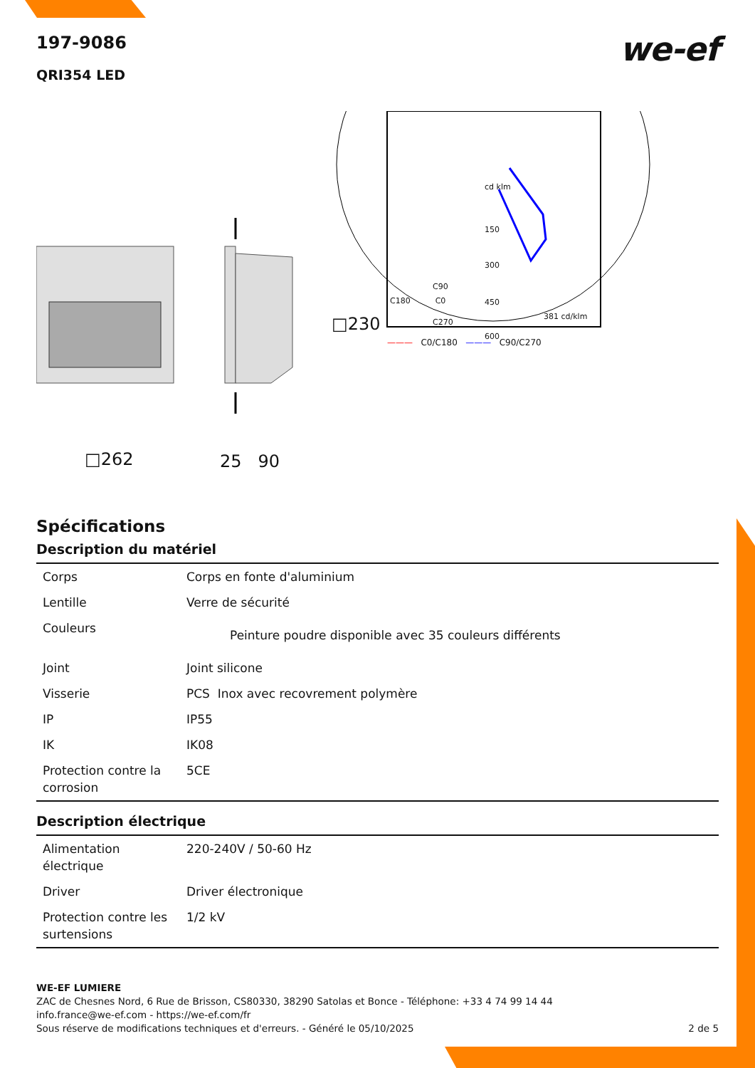197-9086
we-ef
QRI354 LED
□230
□262 25 90
cd klm
150
300
450
600
C90
C180 C0
C270
381 cd/klm
——— C0/C180 ——— C90/C270
Spécifications
Description du matériel
| Corps | Corps en fonte d'aluminium |
| Lentille | Verre de sécurité |
| Couleurs | Peinture poudre disponible avec 35 couleurs différents |
| Joint | Joint silicone |
| Visserie | PCS Inox avec recovrement polymère |
| IP | IP55 |
| IK | IK08 |
| Protection contre la corrosion | 5CE |
Description électrique
| Alimentation électrique | 220-240V / 50-60 Hz |
| Driver | Driver électronique |
| Protection contre les surtensions | 1/2 kV |
WE-EF LUMIERE
ZAC de Chesnes Nord, 6 Rue de Brisson, CS80330, 38290 Satolas et Bonce - Téléphone: +33 4 74 99 14 44
info.france@we-ef.com - https://we-ef.com/fr
Sous réserve de modifications techniques et d'erreurs. - Généré le 05/10/2025 2 de 5